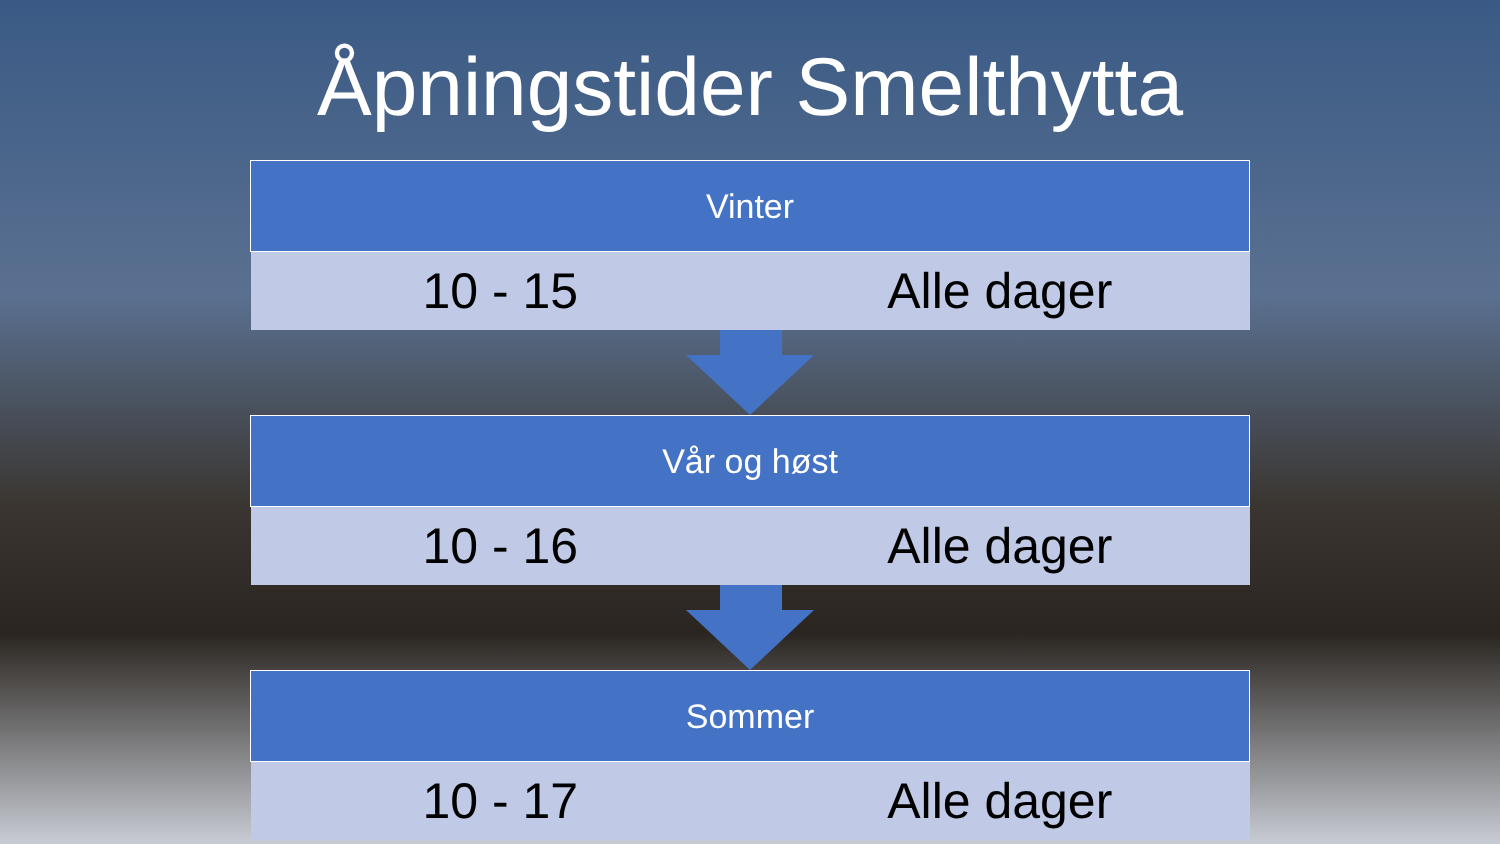Åpningstider Smelthytta
| Vinter | |
| --- | --- |
| 10 - 15 | Alle dager |
| Vår og høst | |
| --- | --- |
| 10 - 16 | Alle dager |
| Sommer | |
| --- | --- |
| 10 - 17 | Alle dager |